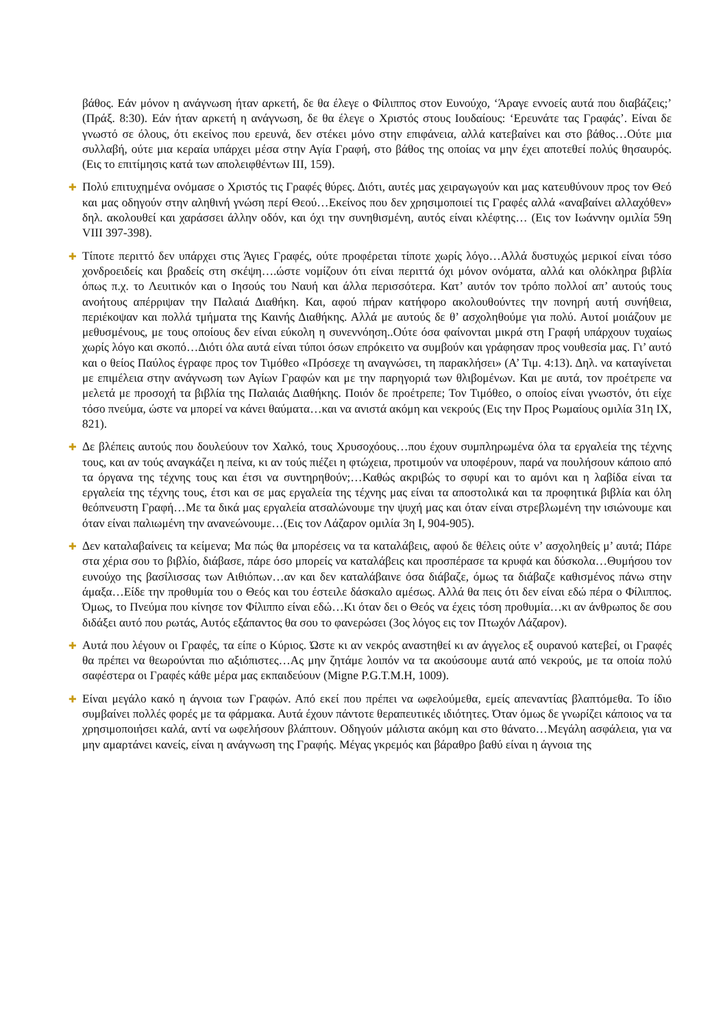βάθος. Εάν μόνον η ανάγνωση ήταν αρκετή, δε θα έλεγε ο Φίλιππος στον Ευνούχο, ‘Άραγε εννοείς αυτά που διαβάζεις;’ (Πράξ. 8:30). Εάν ήταν αρκετή η ανάγνωση, δε θα έλεγε ο Χριστός στους Ιουδαίους: ‘Ερευνάτε τας Γραφάς’. Είναι δε γνωστό σε όλους, ότι εκείνος που ερευνά, δεν στέκει μόνο στην επιφάνεια, αλλά κατεβαίνει και στο βάθος…Ούτε μια συλλαβή, ούτε μια κεραία υπάρχει μέσα στην Αγία Γραφή, στο βάθος της οποίας να μην έχει αποτεθεί πολύς θησαυρός. (Εις το επιτίμησις κατά των απολειφθέντων ΙΙΙ, 159).
✚ Πολύ επιτυχημένα ονόμασε ο Χριστός τις Γραφές θύρες. Διότι, αυτές μας χειραγωγούν και μας κατευθύνουν προς τον Θεό και μας οδηγούν στην αληθινή γνώση περί Θεού…Εκείνος που δεν χρησιμοποιεί τις Γραφές αλλά «αναβαίνει αλλαχόθεν» δηλ. ακολουθεί και χαράσσει άλλην οδόν, και όχι την συνηθισμένη, αυτός είναι κλέφτης… (Εις τον Ιωάννην ομιλία 59η VIII 397-398).
✚ Τίποτε περιττό δεν υπάρχει στις Άγιες Γραφές, ούτε προφέρεται τίποτε χωρίς λόγο…Αλλά δυστυχώς μερικοί είναι τόσο χονδροειδείς και βραδείς στη σκέψη….ώστε νομίζουν ότι είναι περιττά όχι μόνον ονόματα, αλλά και ολόκληρα βιβλία όπως π.χ. το Λευιτικόν και ο Ιησούς του Ναυή και άλλα περισσότερα. Κατ’ αυτόν τον τρόπο πολλοί απ’ αυτούς τους ανοήτους απέρριψαν την Παλαιά Διαθήκη. Και, αφού πήραν κατήφορο ακολουθούντες την πονηρή αυτή συνήθεια, περιέκοψαν και πολλά τμήματα της Καινής Διαθήκης. Αλλά με αυτούς δε θ’ ασχοληθούμε για πολύ. Αυτοί μοιάζουν με μεθυσμένους, με τους οποίους δεν είναι εύκολη η συνεννόηση..Ούτε όσα φαίνονται μικρά στη Γραφή υπάρχουν τυχαίως χωρίς λόγο και σκοπό…Διότι όλα αυτά είναι τύποι όσων επρόκειτο να συμβούν και γράφησαν προς νουθεσία μας. Γι’ αυτό και ο θείος Παύλος έγραφε προς τον Τιμόθεο «Πρόσεχε τη αναγνώσει, τη παρακλήσει» (Α’ Τιμ. 4:13). Δηλ. να καταγίνεται με επιμέλεια στην ανάγνωση των Αγίων Γραφών και με την παρηγοριά των θλιβομένων. Και με αυτά, τον προέτρεπε να μελετά με προσοχή τα βιβλία της Παλαιάς Διαθήκης. Ποιόν δε προέτρεπε; Τον Τιμόθεο, ο οποίος είναι γνωστόν, ότι είχε τόσο πνεύμα, ώστε να μπορεί να κάνει θαύματα…και να ανιστά ακόμη και νεκρούς (Εις την Προς Ρωμαίους ομιλία 31η IX, 821).
✚ Δε βλέπεις αυτούς που δουλεύουν τον Χαλκό, τους Χρυσοχόους…που έχουν συμπληρωμένα όλα τα εργαλεία της τέχνης τους, και αν τούς αναγκάζει η πείνα, κι αν τούς πιέζει η φτώχεια, προτιμούν να υποφέρουν, παρά να πουλήσουν κάποιο από τα όργανα της τέχνης τους και έτσι να συντηρηθούν;…Καθώς ακριβώς το σφυρί και το αμόνι και η λαβίδα είναι τα εργαλεία της τέχνης τους, έτσι και σε μας εργαλεία της τέχνης μας είναι τα αποστολικά και τα προφητικά βιβλία και όλη θεόπνευστη Γραφή…Με τα δικά μας εργαλεία ατσαλώνουμε την ψυχή μας και όταν είναι στρεβλωμένη την ισιώνουμε και όταν είναι παλιωμένη την ανανεώνουμε…(Εις τον Λάζαρον ομιλία 3η Ι, 904-905).
✚ Δεν καταλαβαίνεις τα κείμενα; Μα πώς θα μπορέσεις να τα καταλάβεις, αφού δε θέλεις ούτε ν’ ασχοληθείς μ’ αυτά; Πάρε στα χέρια σου το βιβλίο, διάβασε, πάρε όσο μπορείς να καταλάβεις και προσπέρασε τα κρυφά και δύσκολα…Θυμήσου τον ευνούχο της βασίλισσας των Αιθιόπων…αν και δεν καταλάβαινε όσα διάβαζε, όμως τα διάβαζε καθισμένος πάνω στην άμαξα…Είδε την προθυμία του ο Θεός και του έστειλε δάσκαλο αμέσως. Αλλά θα πεις ότι δεν είναι εδώ πέρα ο Φίλιππος. Όμως, το Πνεύμα που κίνησε τον Φίλιππο είναι εδώ…Κι όταν δει ο Θεός να έχεις τόση προθυμία…κι αν άνθρωπος δε σου διδάξει αυτό που ρωτάς, Αυτός εξάπαντος θα σου το φανερώσει (3ος λόγος εις τον Πτωχόν Λάζαρον).
✚ Αυτά που λέγουν οι Γραφές, τα είπε ο Κύριος. Ώστε κι αν νεκρός αναστηθεί κι αν άγγελος εξ ουρανού κατεβεί, οι Γραφές θα πρέπει να θεωρούνται πιο αξιόπιστες…Ας μην ζητάμε λοιπόν να τα ακούσουμε αυτά από νεκρούς, με τα οποία πολύ σαφέστερα οι Γραφές κάθε μέρα μας εκπαιδεύουν (Migne P.G.T.M.H, 1009).
✚ Είναι μεγάλο κακό η άγνοια των Γραφών. Από εκεί που πρέπει να ωφελούμεθα, εμείς απεναντίας βλαπτόμεθα. Το ίδιο συμβαίνει πολλές φορές με τα φάρμακα. Αυτά έχουν πάντοτε θεραπευτικές ιδιότητες. Όταν όμως δε γνωρίζει κάποιος να τα χρησιμοποιήσει καλά, αντί να ωφελήσουν βλάπτουν. Οδηγούν μάλιστα ακόμη και στο θάνατο…Μεγάλη ασφάλεια, για να μην αμαρτάνει κανείς, είναι η ανάγνωση της Γραφής. Μέγας γκρεμός και βάραθρο βαθύ είναι η άγνοια της